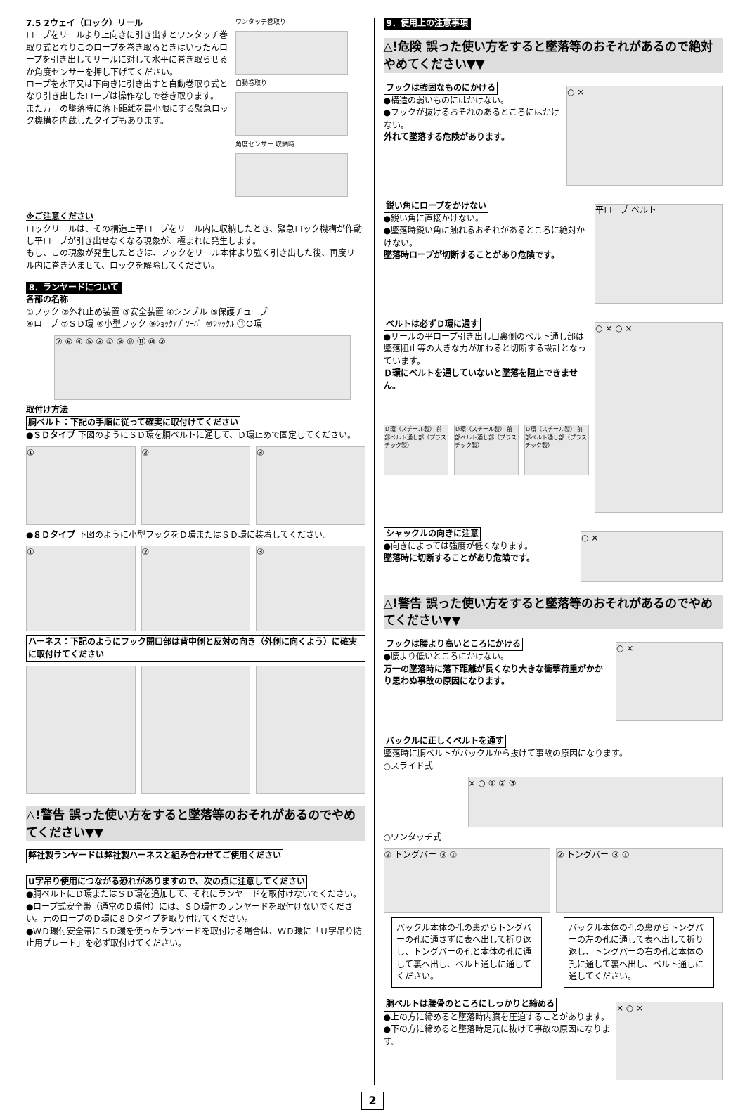7.5 2ウェイ（ロック）リール
ロープをリールより上向きに引き出すとワンタッチ巻取り式となりこのロープを巻き取るときはいったんロープを引き出してリールに対して水平に巻き取らせるか角度センサーを押し下げてください。
ロープを水平又は下向きに引き出すと自動巻取り式となり引き出したロープは操作なしで巻き取ります。
また万一の墜落時に落下距離を最小限にする緊急ロック機構を内蔵したタイプもあります。
ワンタッチ巻取り
自動巻取り
角度センサー 収納時
※ご注意ください
ロックリールは、その構造上平ロープをリール内に収納したとき、緊急ロック機構が作動し平ロープが引き出せなくなる現象が、極まれに発生します。
もし、この現象が発生したときは、フックをリール本体より強く引き出した後、再度リール内に巻き込ませて、ロックを解除してください。
8．ランヤードについて
各部の名称
①フック ②外れ止め装置 ③安全装置 ④シンブル ⑤保護チューブ
⑥ロープ ⑦ＳＤ環 ⑧小型フック ⑨ｼｮｯｸｱﾌﾞｿｰﾊﾞ ⑩ｼｬｯｸﾙ ⑪Ｏ環
⑦ ⑥ ④ ⑤ ③ ① ⑧ ⑨ ⑪ ⑩ ②
取付け方法
胴ベルト：下記の手順に従って確実に取付けてください
●ＳＤタイプ 下図のようにＳＤ環を胴ベルトに通して、Ｄ環止めで固定してください。
① ② ③
●８Ｄタイプ 下図のように小型フックをＤ環またはＳＤ環に装着してください。
① ② ③
ハーネス：下記のようにフック開口部は背中側と反対の向き（外側に向くよう）に確実に取付けてください
△!警告 誤った使い方をすると墜落等のおそれがあるのでやめてください▼▼
弊社製ランヤードは弊社製ハーネスと組み合わせてご使用ください
U字吊り使用につながる恐れがありますので、次の点に注意してください
●胴ベルトにＤ環またはＳＤ環を追加して、それにランヤードを取付けないでください。
●ロープ式安全帯（通常のＤ環付）には、ＳＤ環付のランヤードを取付けないでください。元のロープのＤ環に８Ｄタイプを取り付けてください。
●ＷＤ環付安全帯にＳＤ環を使ったランヤードを取付ける場合は、ＷＤ環に「Ｕ字吊り防止用プレート」を必ず取付けてください。
9．使用上の注意事項
△!危険 誤った使い方をすると墜落等のおそれがあるので絶対やめてください▼▼
フックは強固なものにかける
●構造の弱いものにはかけない。
●フックが抜けるおそれのあるところにはかけない。
外れて墜落する危険があります。
○ ×
鋭い角にロープをかけない
●鋭い角に直接かけない。
●墜落時鋭い角に触れるおそれがあるところに絶対かけない。
墜落時ロープが切断することがあり危険です。
平ロープ ベルト
ベルトは必ずＤ環に通す
●リールの平ロープ引き出し口裏側のベルト通し部は墜落阻止等の大きな力が加わると切断する設計となっています。
Ｄ環にベルトを通していないと墜落を阻止できません。
Ｄ環（スチール製） 前部ベルト通し部（プラスチック製）
Ｄ環（スチール製） 前部ベルト通し部（プラスチック製）
Ｄ環（スチール製） 前部ベルト通し部（プラスチック製）
○ × ○ ×
シャックルの向きに注意
●向きによっては強度が低くなります。
墜落時に切断することがあり危険です。
○ ×
△!警告 誤った使い方をすると墜落等のおそれがあるのでやめてください▼▼
フックは腰より高いところにかける
●腰より低いところにかけない。
万一の墜落時に落下距離が長くなり大きな衝撃荷重がかかり思わぬ事故の原因になります。
○ ×
バックルに正しくベルトを通す
墜落時に胴ベルトがバックルから抜けて事故の原因になります。
○スライド式
× ○ ① ② ③
○ワンタッチ式
② トングバー ③ ① ② トングバー ③ ①
バックル本体の孔の裏からトングバーの孔に通さずに表へ出して折り返し、トングバーの孔と本体の孔に通して裏へ出し、ベルト通しに通してください。
バックル本体の孔の裏からトングバーの左の孔に通して表へ出して折り返し、トングバーの右の孔と本体の孔に通して裏へ出し、ベルト通しに通してください。
胴ベルトは腰骨のところにしっかりと締める
●上の方に締めると墜落時内臓を圧迫することがあります。
●下の方に締めると墜落時足元に抜けて事故の原因になります。
× ○ ×
2